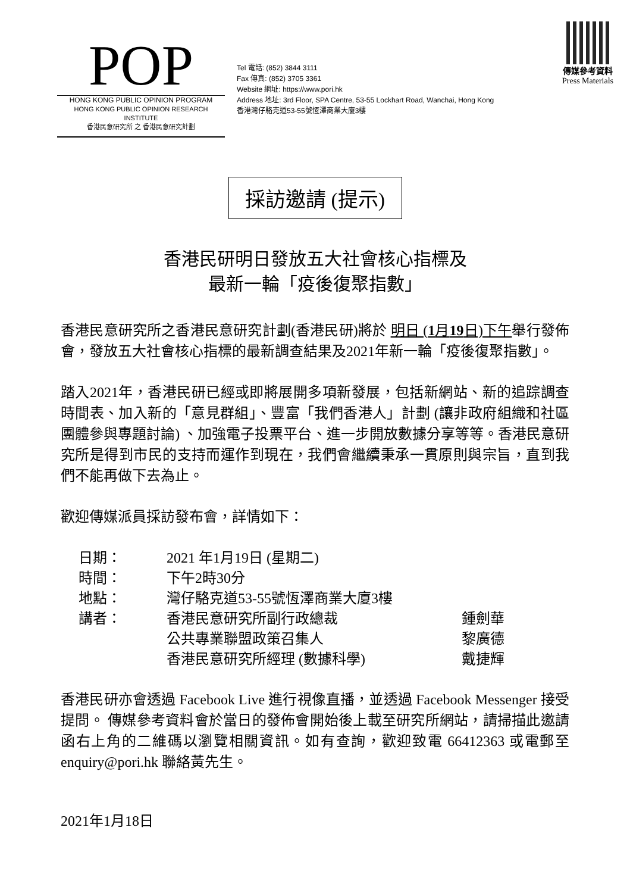POP
HONG KONG PUBLIC OPINION PROGRAM
HONG KONG PUBLIC OPINION RESEARCH INSTITUTE
香港民意研究所 之 香港民意研究計劃
Tel 電話: (852) 3844 3111
Fax 傳真: (852) 3705 3361
Website 網址: https://www.pori.hk
Address 地址: 3rd Floor, SPA Centre, 53-55 Lockhart Road, Wanchai, Hong Kong
香港灣仔駱克道53-55號恆澤商業大廈3樓
傳媒參考資料
Press Materials
採訪邀請 (提示)
香港民研明日發放五大社會核心指標及
最新一輪「疫後復聚指數」
香港民意研究所之香港民意研究計劃(香港民研)將於 明日 (1月19日)下午舉行發佈會，發放五大社會核心指標的最新調查結果及2021年新一輪「疫後復聚指數」。
踏入2021年，香港民研已經或即將展開多項新發展，包括新網站、新的追踪調查時間表、加入新的「意見群組」、豐富「我們香港人」計劃 (讓非政府組織和社區團體參與專題討論) 、加強電子投票平台、進一步開放數據分享等等。香港民意研究所是得到市民的支持而運作到現在，我們會繼續秉承一貫原則與宗旨，直到我們不能再做下去為止。
歡迎傳媒派員採訪發布會，詳情如下：
| 日期： | 2021 年1月19日 (星期二) | |
| 時間： | 下午2時30分 | |
| 地點： | 灣仔駱克道53-55號恆澤商業大廈3樓 | |
| 講者： | 香港民意研究所副行政總裁 | 鍾劍華 |
| | 公共專業聯盟政策召集人 | 黎廣德 |
| | 香港民意研究所經理 (數據科學) | 戴捷輝 |
香港民研亦會透過 Facebook Live 進行視像直播，並透過 Facebook Messenger 接受提問。 傳媒參考資料會於當日的發佈會開始後上載至研究所網站，請掃描此邀請函右上角的二維碼以瀏覽相關資訊。如有查詢，歡迎致電 66412363 或電郵至 enquiry@pori.hk 聯絡黃先生。
2021年1月18日